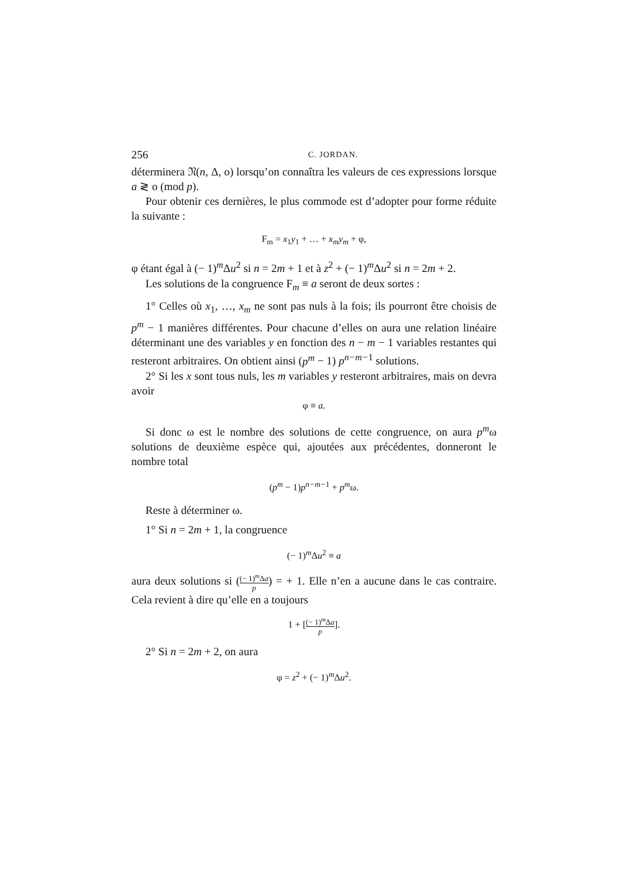256 C. JORDAN.
déterminera 𝔑(n, Δ, o) lorsqu’on connaîtra les valeurs de ces expressions lorsque a ≷ o (mod p).
Pour obtenir ces dernières, le plus commode est d’adopter pour forme réduite la suivante :
F<sub>m</sub> = x<sub>1</sub>y<sub>1</sub> + … + x<sub>m</sub>y<sub>m</sub> + φ,
φ étant égal à (− 1)<sup>m</sup>Δu<sup>2</sup> si n = 2m + 1 et à z<sup>2</sup> + (− 1)<sup>m</sup>Δu<sup>2</sup> si n = 2m + 2.
Les solutions de la congruence F<sub>m</sub> ≡ a seront de deux sortes :
1° Celles où x<sub>1</sub>, …, x<sub>m</sub> ne sont pas nuls à la fois; ils pourront être choisis de p<sup>m</sup> − 1 manières différentes. Pour chacune d’elles on aura une relation linéaire déterminant une des variables y en fonction des n − m − 1 variables restantes qui resteront arbitraires. On obtient ainsi (p<sup>m</sup> − 1) p<sup>n−m−1</sup> solutions.
2° Si les x sont tous nuls, les m variables y resteront arbitraires, mais on devra avoir
φ ≡ a.
Si donc ω est le nombre des solutions de cette congruence, on aura p<sup>m</sup>ω solutions de deuxième espèce qui, ajoutées aux précédentes, donneront le nombre total
(p<sup>m</sup> − 1)p<sup>n−m−1</sup> + p<sup>m</sup>ω.
Reste à déterminer ω.
1° Si n = 2m + 1, la congruence
(− 1)<sup>m</sup>Δu<sup>2</sup> ≡ a
aura deux solutions si ((− 1)<sup>m</sup>Δa p) = + 1. Elle n’en a aucune dans le cas contraire. Cela revient à dire qu’elle en a toujours
1 + [(− 1)<sup>m</sup>Δa p].
2° Si n = 2m + 2, on aura
φ = z<sup>2</sup> + (− 1)<sup>m</sup>Δu<sup>2</sup>.